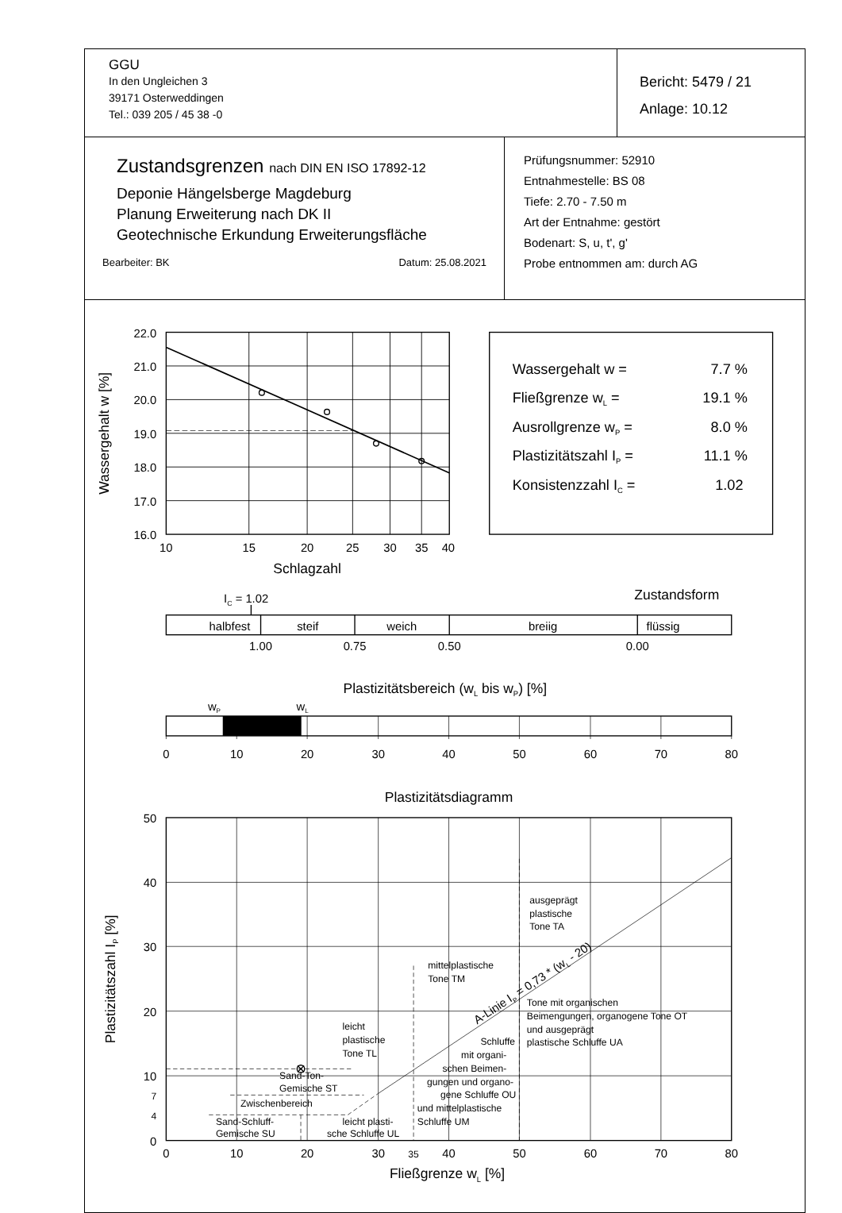| GGU In den Ungleichen 3 39171 Osterweddingen Tel.: 039 205 / 45 38 -0 | Bericht: 5479 / 21 Anlage: 10.12 |
| Zustandsgrenzen nach DIN EN ISO 17892-12 Deponie Hängelsberge Magdeburg Planung Erweiterung nach DK II Geotechnische Erkundung Erweiterungsfläche Bearbeiter: BK Datum: 25.08.2021 | Prüfungsnummer: 52910 Entnahmestelle: BS 08 Tiefe: 2.70 - 7.50 m Art der Entnahme: gestört Bodenart: S, u, t', g' Probe entnommen am: durch AG |
22.0
21.0
20.0
19.0
18.0
17.0
16.0
10
15
20
25
30
35
40
Schlagzahl
Wassergehalt w [%]
Wassergehalt w =
7.7 %
Fließgrenze wL =
19.1 %
Ausrollgrenze wP =
8.0 %
Plastizitätszahl IP =
11.1 %
Konsistenzzahl IC =
1.02
IC = 1.02
Zustandsform
halbfest
steif
weich
breiig
flüssig
1.00
0.75
0.50
0.00
Plastizitätsbereich (wL bis wP) [%]
wP
wL
0
10
20
30
40
50
60
70
80
Plastizitätsdiagramm
50
40
30
20
10
7
4
0
0
10
20
30
35
40
50
60
70
80
Fließgrenze wL [%]
Plastizitätszahl IP [%]
ausgeprägt
plastische
Tone TA
mittelplastische
Tone TM
Tone mit organischen
Beimengungen, organogene Tone OT
und ausgeprägt
plastische Schluffe UA
leicht
plastische
Tone TL
Schluffe
mit organi-
schen Beimen-
gungen und organo-
gene Schluffe OU
und mittelplastische
Schluffe UM
Sand-Ton-
Gemische ST
Zwischenbereich
Sand-Schluff-
Gemische SU
leicht plasti-
sche Schluffe UL
A-Linie IP = 0,73 * (wL - 20)